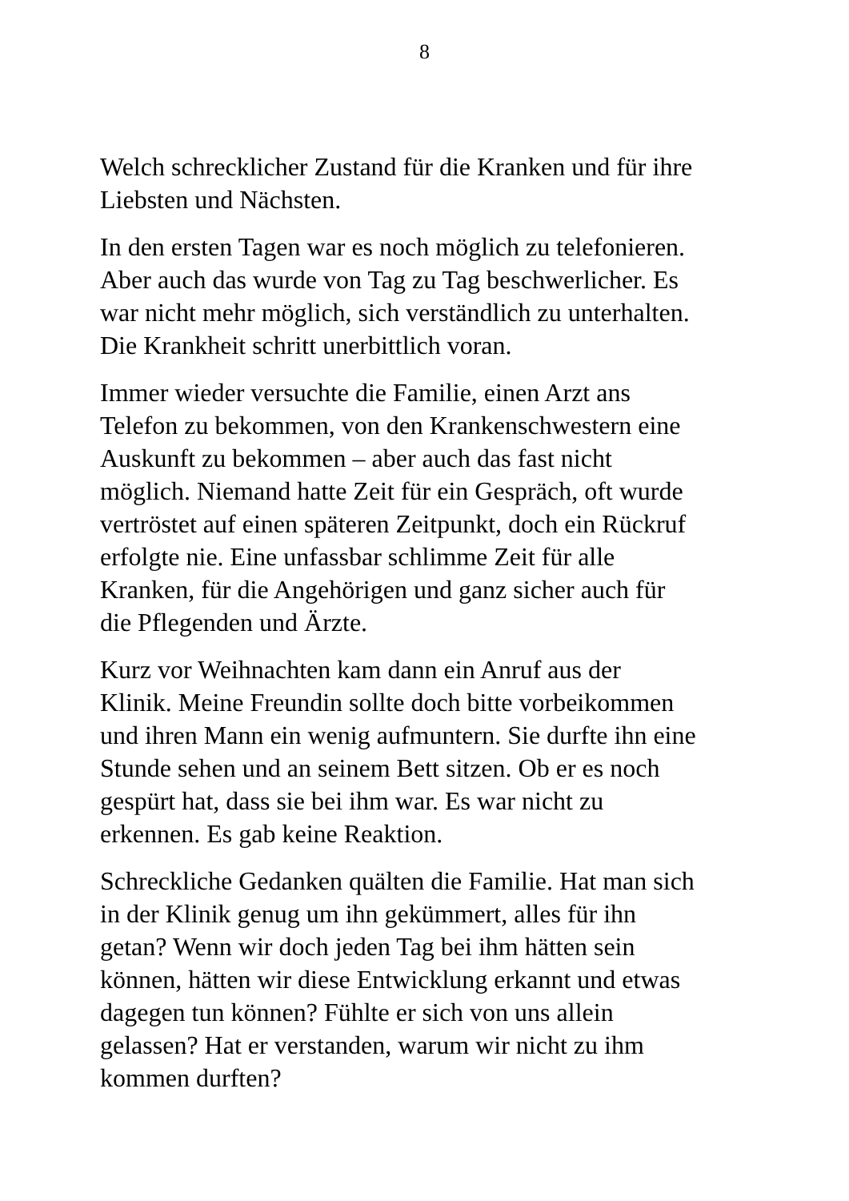8
Welch schrecklicher Zustand für die Kranken und für ihre
Liebsten und Nächsten.
In den ersten Tagen war es noch möglich zu telefonieren.
Aber auch das wurde von Tag zu Tag beschwerlicher. Es
war nicht mehr möglich, sich verständlich zu unterhalten.
Die Krankheit schritt unerbittlich voran.
Immer wieder versuchte die Familie, einen Arzt ans
Telefon zu bekommen, von den Krankenschwestern eine
Auskunft zu bekommen – aber auch das fast nicht
möglich. Niemand hatte Zeit für ein Gespräch, oft wurde
vertröstet auf einen späteren Zeitpunkt, doch ein Rückruf
erfolgte nie. Eine unfassbar schlimme Zeit für alle
Kranken, für die Angehörigen und ganz sicher auch für
die Pflegenden und Ärzte.
Kurz vor Weihnachten kam dann ein Anruf aus der
Klinik. Meine Freundin sollte doch bitte vorbeikommen
und ihren Mann ein wenig aufmuntern. Sie durfte ihn eine
Stunde sehen und an seinem Bett sitzen. Ob er es noch
gespürt hat, dass sie bei ihm war. Es war nicht zu
erkennen. Es gab keine Reaktion.
Schreckliche Gedanken quälten die Familie. Hat man sich
in der Klinik genug um ihn gekümmert, alles für ihn
getan? Wenn wir doch jeden Tag bei ihm hätten sein
können, hätten wir diese Entwicklung erkannt und etwas
dagegen tun können? Fühlte er sich von uns allein
gelassen? Hat er verstanden, warum wir nicht zu ihm
kommen durften?